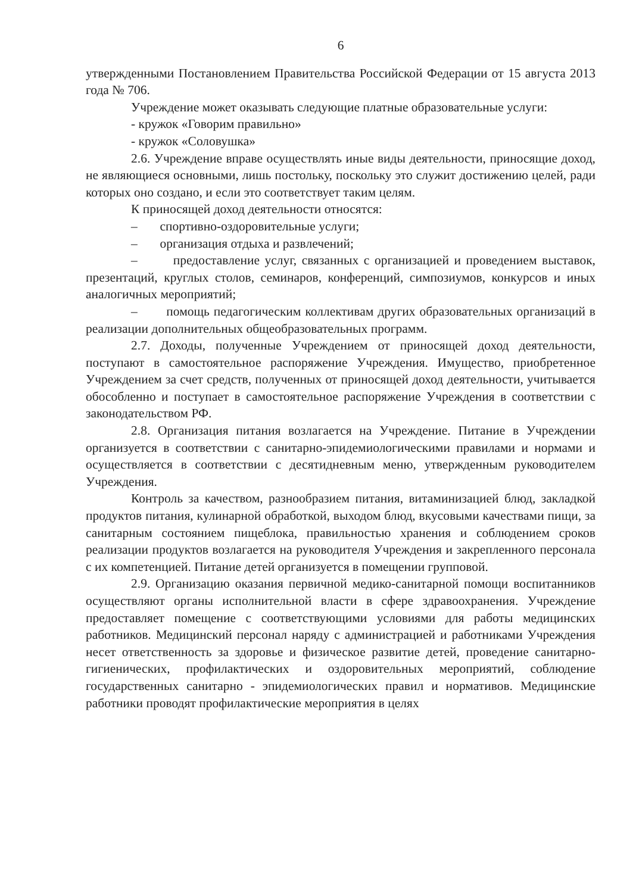6
утвержденными Постановлением Правительства Российской Федерации от 15 августа 2013 года № 706.
Учреждение может оказывать следующие платные образовательные услуги:
- кружок «Говорим правильно»
- кружок «Соловушка»
2.6. Учреждение вправе осуществлять иные виды деятельности, приносящие доход, не являющиеся основными, лишь постольку, поскольку это служит достижению целей, ради которых оно создано, и если это соответствует таким целям.
К приносящей доход деятельности относятся:
– спортивно-оздоровительные услуги;
– организация отдыха и развлечений;
– предоставление услуг, связанных с организацией и проведением выставок, презентаций, круглых столов, семинаров, конференций, симпозиумов, конкурсов и иных аналогичных мероприятий;
– помощь педагогическим коллективам других образовательных организаций в реализации дополнительных общеобразовательных программ.
2.7. Доходы, полученные Учреждением от приносящей доход деятельности, поступают в самостоятельное распоряжение Учреждения. Имущество, приобретенное Учреждением за счет средств, полученных от приносящей доход деятельности, учитывается обособленно и поступает в самостоятельное распоряжение Учреждения в соответствии с законодательством РФ.
2.8. Организация питания возлагается на Учреждение. Питание в Учреждении организуется в соответствии с санитарно-эпидемиологическими правилами и нормами и осуществляется в соответствии с десятидневным меню, утвержденным руководителем Учреждения.
Контроль за качеством, разнообразием питания, витаминизацией блюд, закладкой продуктов питания, кулинарной обработкой, выходом блюд, вкусовыми качествами пищи, за санитарным состоянием пищеблока, правильностью хранения и соблюдением сроков реализации продуктов возлагается на руководителя Учреждения и закрепленного персонала с их компетенцией. Питание детей организуется в помещении групповой.
2.9. Организацию оказания первичной медико-санитарной помощи воспитанников осуществляют органы исполнительной власти в сфере здравоохранения. Учреждение предоставляет помещение с соответствующими условиями для работы медицинских работников. Медицинский персонал наряду с администрацией и работниками Учреждения несет ответственность за здоровье и физическое развитие детей, проведение санитарно-гигиенических, профилактических и оздоровительных мероприятий, соблюдение государственных санитарно - эпидемиологических правил и нормативов. Медицинские работники проводят профилактические мероприятия в целях